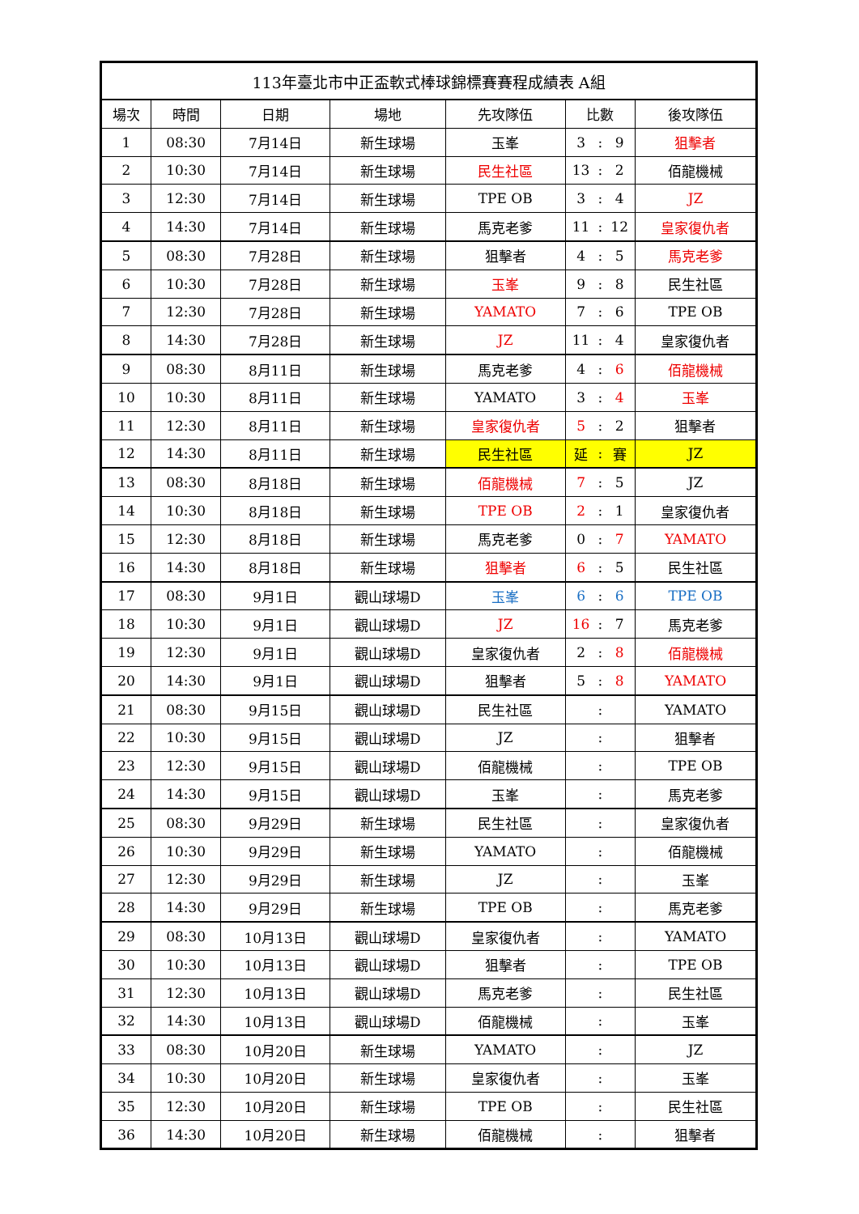| 113年臺北市中正盃軟式棒球錦標賽賽程成績表 A組 | | | | | | | | |
| --- | --- | --- | --- | --- | --- | --- | --- | --- |
| 場次 | 時間 | 日期 | 場地 | 先攻隊伍 | 比數 | | | 後攻隊伍 |
| 1 | 08:30 | 7月14日 | 新生球場 | 玉峯 | 3 | : | 9 | 狙擊者 |
| 2 | 10:30 | 7月14日 | 新生球場 | 民生社區 | 13 | : | 2 | 佰龍機械 |
| 3 | 12:30 | 7月14日 | 新生球場 | TPE OB | 3 | : | 4 | JZ |
| 4 | 14:30 | 7月14日 | 新生球場 | 馬克老爹 | 11 | : | 12 | 皇家復仇者 |
| 5 | 08:30 | 7月28日 | 新生球場 | 狙擊者 | 4 | : | 5 | 馬克老爹 |
| 6 | 10:30 | 7月28日 | 新生球場 | 玉峯 | 9 | : | 8 | 民生社區 |
| 7 | 12:30 | 7月28日 | 新生球場 | YAMATO | 7 | : | 6 | TPE OB |
| 8 | 14:30 | 7月28日 | 新生球場 | JZ | 11 | : | 4 | 皇家復仇者 |
| 9 | 08:30 | 8月11日 | 新生球場 | 馬克老爹 | 4 | : | 6 | 佰龍機械 |
| 10 | 10:30 | 8月11日 | 新生球場 | YAMATO | 3 | : | 4 | 玉峯 |
| 11 | 12:30 | 8月11日 | 新生球場 | 皇家復仇者 | 5 | : | 2 | 狙擊者 |
| 12 | 14:30 | 8月11日 | 新生球場 | 民生社區 | 延 | : | 賽 | JZ |
| 13 | 08:30 | 8月18日 | 新生球場 | 佰龍機械 | 7 | : | 5 | JZ |
| 14 | 10:30 | 8月18日 | 新生球場 | TPE OB | 2 | : | 1 | 皇家復仇者 |
| 15 | 12:30 | 8月18日 | 新生球場 | 馬克老爹 | 0 | : | 7 | YAMATO |
| 16 | 14:30 | 8月18日 | 新生球場 | 狙擊者 | 6 | : | 5 | 民生社區 |
| 17 | 08:30 | 9月1日 | 觀山球場D | 玉峯 | 6 | : | 6 | TPE OB |
| 18 | 10:30 | 9月1日 | 觀山球場D | JZ | 16 | : | 7 | 馬克老爹 |
| 19 | 12:30 | 9月1日 | 觀山球場D | 皇家復仇者 | 2 | : | 8 | 佰龍機械 |
| 20 | 14:30 | 9月1日 | 觀山球場D | 狙擊者 | 5 | : | 8 | YAMATO |
| 21 | 08:30 | 9月15日 | 觀山球場D | 民生社區 | | : | | YAMATO |
| 22 | 10:30 | 9月15日 | 觀山球場D | JZ | | : | | 狙擊者 |
| 23 | 12:30 | 9月15日 | 觀山球場D | 佰龍機械 | | : | | TPE OB |
| 24 | 14:30 | 9月15日 | 觀山球場D | 玉峯 | | : | | 馬克老爹 |
| 25 | 08:30 | 9月29日 | 新生球場 | 民生社區 | | : | | 皇家復仇者 |
| 26 | 10:30 | 9月29日 | 新生球場 | YAMATO | | : | | 佰龍機械 |
| 27 | 12:30 | 9月29日 | 新生球場 | JZ | | : | | 玉峯 |
| 28 | 14:30 | 9月29日 | 新生球場 | TPE OB | | : | | 馬克老爹 |
| 29 | 08:30 | 10月13日 | 觀山球場D | 皇家復仇者 | | : | | YAMATO |
| 30 | 10:30 | 10月13日 | 觀山球場D | 狙擊者 | | : | | TPE OB |
| 31 | 12:30 | 10月13日 | 觀山球場D | 馬克老爹 | | : | | 民生社區 |
| 32 | 14:30 | 10月13日 | 觀山球場D | 佰龍機械 | | : | | 玉峯 |
| 33 | 08:30 | 10月20日 | 新生球場 | YAMATO | | : | | JZ |
| 34 | 10:30 | 10月20日 | 新生球場 | 皇家復仇者 | | : | | 玉峯 |
| 35 | 12:30 | 10月20日 | 新生球場 | TPE OB | | : | | 民生社區 |
| 36 | 14:30 | 10月20日 | 新生球場 | 佰龍機械 | | : | | 狙擊者 |